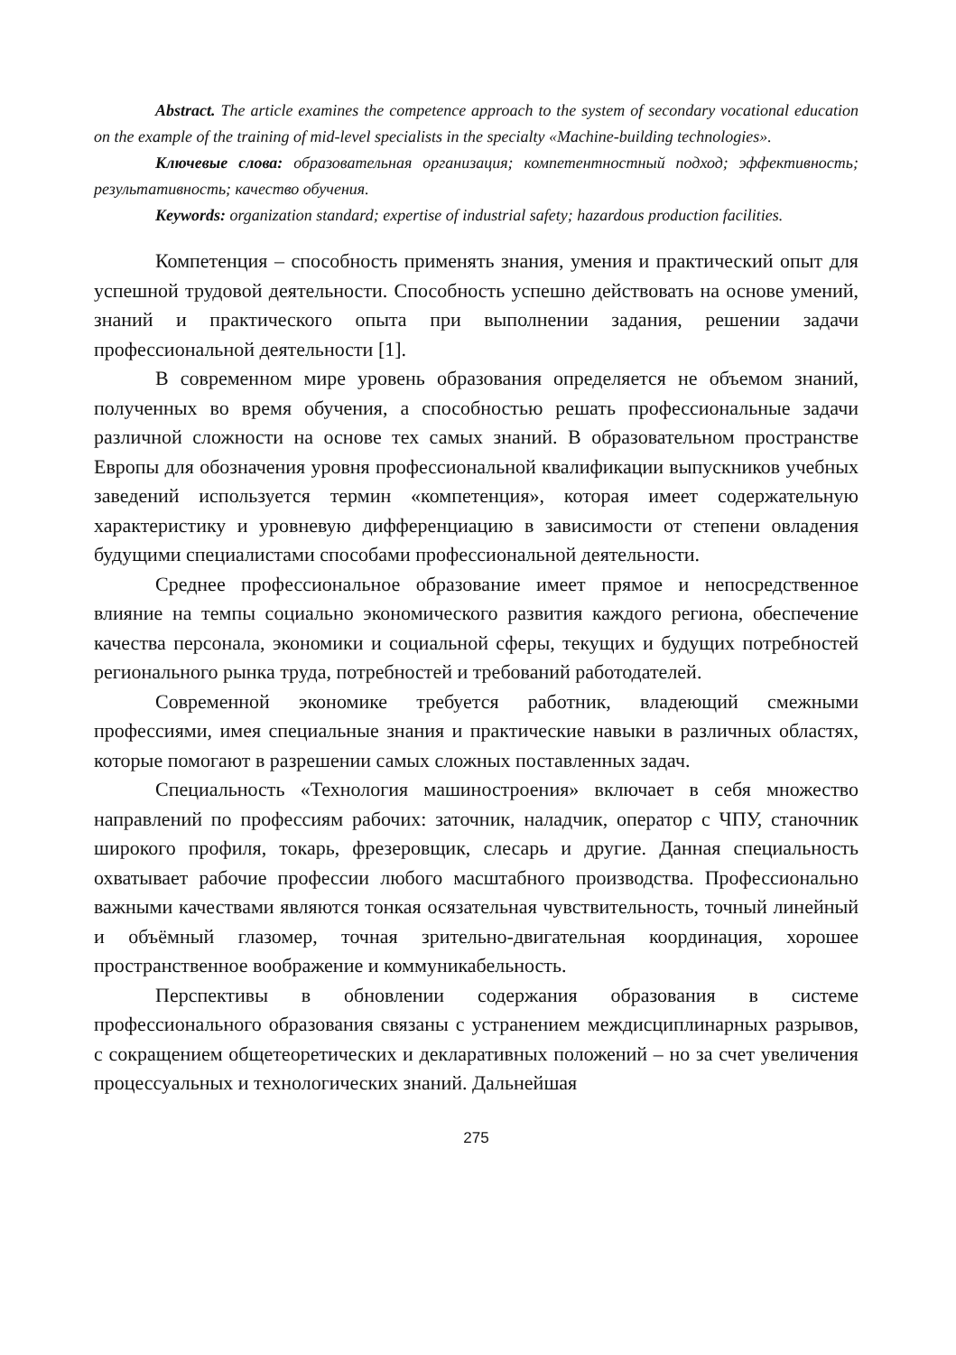Abstract. The article examines the competence approach to the system of secondary vocational education on the example of the training of mid-level specialists in the specialty «Machine-building technologies».
Ключевые слова: образовательная организация; компетентностный подход; эффективность; результативность; качество обучения.
Keywords: organization standard; expertise of industrial safety; hazardous production facilities.
Компетенция – способность применять знания, умения и практический опыт для успешной трудовой деятельности. Способность успешно действовать на основе умений, знаний и практического опыта при выполнении задания, решении задачи профессиональной деятельности [1].
В современном мире уровень образования определяется не объемом знаний, полученных во время обучения, а способностью решать профессиональные задачи различной сложности на основе тех самых знаний. В образовательном пространстве Европы для обозначения уровня профессиональной квалификации выпускников учебных заведений используется термин «компетенция», которая имеет содержательную характеристику и уровневую дифференциацию в зависимости от степени овладения будущими специалистами способами профессиональной деятельности.
Среднее профессиональное образование имеет прямое и непосредственное влияние на темпы социально экономического развития каждого региона, обеспечение качества персонала, экономики и социальной сферы, текущих и будущих потребностей регионального рынка труда, потребностей и требований работодателей.
Современной экономике требуется работник, владеющий смежными профессиями, имея специальные знания и практические навыки в различных областях, которые помогают в разрешении самых сложных поставленных задач.
Специальность «Технология машиностроения» включает в себя множество направлений по профессиям рабочих: заточник, наладчик, оператор с ЧПУ, станочник широкого профиля, токарь, фрезеровщик, слесарь и другие. Данная специальность охватывает рабочие профессии любого масштабного производства. Профессионально важными качествами являются тонкая осязательная чувствительность, точный линейный и объёмный глазомер, точная зрительно-двигательная координация, хорошее пространственное воображение и коммуникабельность.
Перспективы в обновлении содержания образования в системе профессионального образования связаны с устранением междисциплинарных разрывов, с сокращением общетеоретических и декларативных положений – но за счет увеличения процессуальных и технологических знаний. Дальнейшая
275